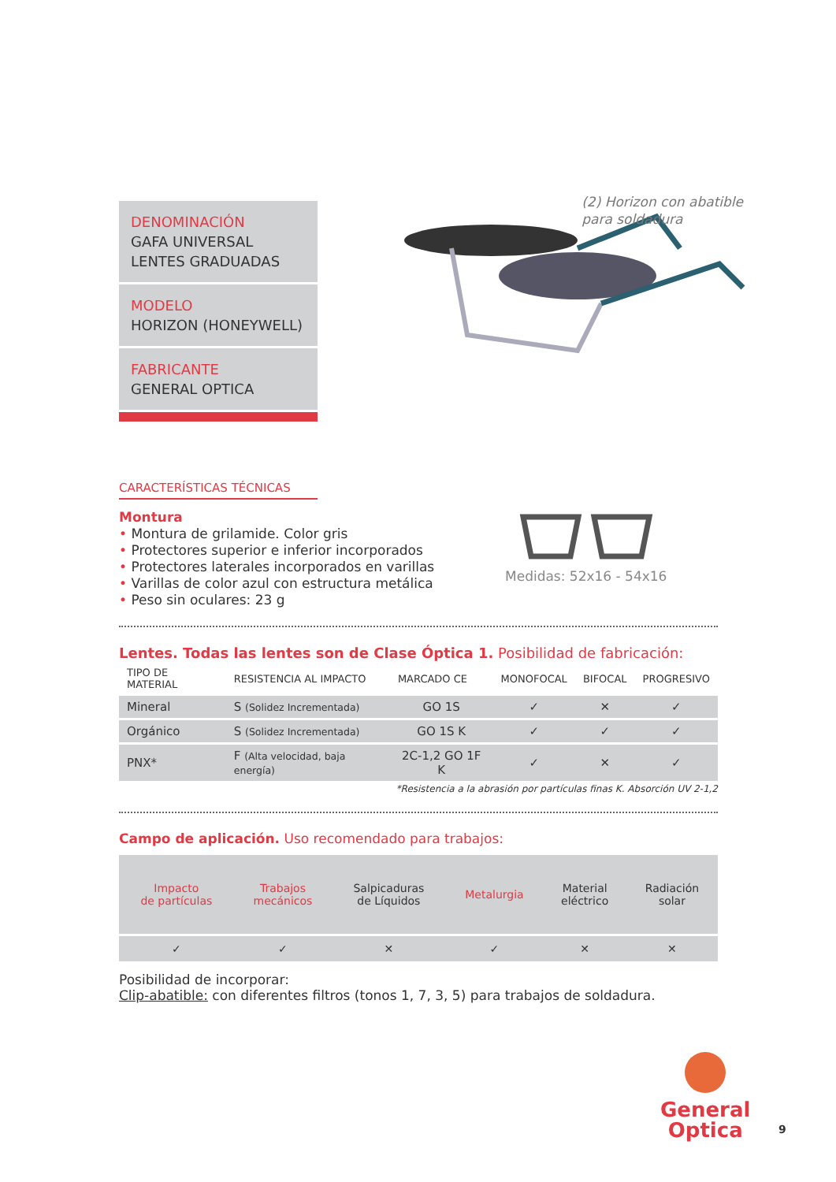DENOMINACIÓN
GAFA UNIVERSAL
LENTES GRADUADAS
MODELO
HORIZON (HONEYWELL)
FABRICANTE
GENERAL OPTICA
(2) Horizon con abatible
para soldadura
CARACTERÍSTICAS TÉCNICAS
Montura
• Montura de grilamide. Color gris
• Protectores superior e inferior incorporados
• Protectores laterales incorporados en varillas
• Varillas de color azul con estructura metálica
• Peso sin oculares: 23 g
Medidas: 52x16 - 54x16
Lentes. Todas las lentes son de Clase Óptica 1. Posibilidad de fabricación:
| TIPO DE MATERIAL | RESISTENCIA AL IMPACTO | MARCADO CE | MONOFOCAL | BIFOCAL | PROGRESIVO |
| --- | --- | --- | --- | --- | --- |
| Mineral | S (Solidez Incrementada) | GO 1S | ✓ | ✕ | ✓ |
| Orgánico | S (Solidez Incrementada) | GO 1S K | ✓ | ✓ | ✓ |
| PNX* | F (Alta velocidad, baja energía) | 2C-1,2 GO 1F K | ✓ | ✕ | ✓ |
*Resistencia a la abrasión por partículas finas K. Absorción UV 2-1,2
Campo de aplicación. Uso recomendado para trabajos:
| Impacto de partículas | Trabajos mecánicos | Salpicaduras de Líquidos | Metalurgia | Material eléctrico | Radiación solar |
| ✓ | ✓ | ✕ | ✓ | ✕ | ✕ |
Posibilidad de incorporar:
Clip-abatible: con diferentes filtros (tonos 1, 7, 3, 5) para trabajos de soldadura.
General
Optica
9